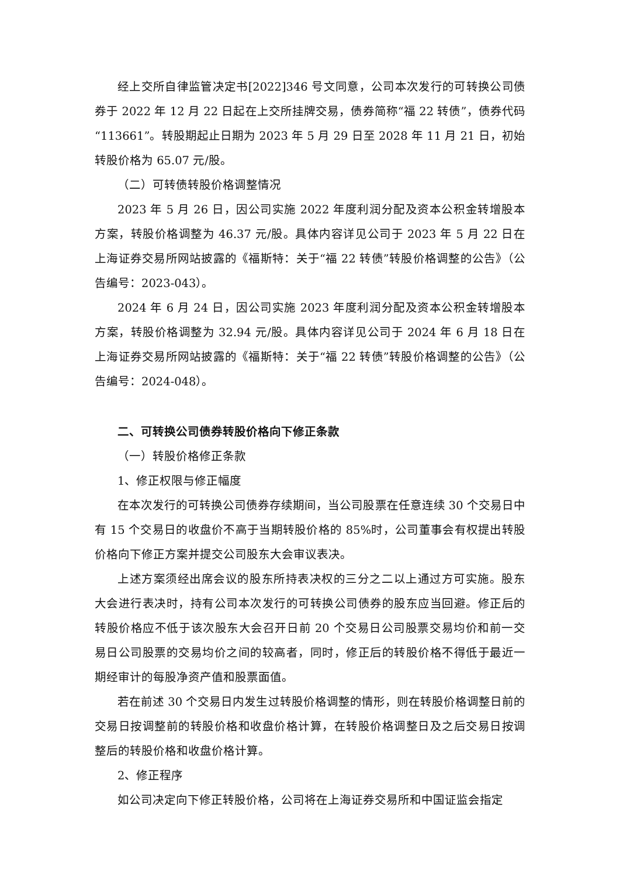经上交所自律监管决定书[2022]346 号文同意，公司本次发行的可转换公司债券于 2022 年 12 月 22 日起在上交所挂牌交易，债券简称“福 22 转债”，债券代码“113661”。转股期起止日期为 2023 年 5 月 29 日至 2028 年 11 月 21 日，初始转股价格为 65.07 元/股。
（二）可转债转股价格调整情况
2023 年 5 月 26 日，因公司实施 2022 年度利润分配及资本公积金转增股本方案，转股价格调整为 46.37 元/股。具体内容详见公司于 2023 年 5 月 22 日在上海证券交易所网站披露的《福斯特：关于“福 22 转债”转股价格调整的公告》（公告编号：2023-043）。
2024 年 6 月 24 日，因公司实施 2023 年度利润分配及资本公积金转增股本方案，转股价格调整为 32.94 元/股。具体内容详见公司于 2024 年 6 月 18 日在上海证券交易所网站披露的《福斯特：关于“福 22 转债”转股价格调整的公告》（公告编号：2024-048）。
二、可转换公司债券转股价格向下修正条款
（一）转股价格修正条款
1、修正权限与修正幅度
在本次发行的可转换公司债券存续期间，当公司股票在任意连续 30 个交易日中有 15 个交易日的收盘价不高于当期转股价格的 85%时，公司董事会有权提出转股价格向下修正方案并提交公司股东大会审议表决。
上述方案须经出席会议的股东所持表决权的三分之二以上通过方可实施。股东大会进行表决时，持有公司本次发行的可转换公司债券的股东应当回避。修正后的转股价格应不低于该次股东大会召开日前 20 个交易日公司股票交易均价和前一交易日公司股票的交易均价之间的较高者，同时，修正后的转股价格不得低于最近一期经审计的每股净资产值和股票面值。
若在前述 30 个交易日内发生过转股价格调整的情形，则在转股价格调整日前的交易日按调整前的转股价格和收盘价格计算，在转股价格调整日及之后交易日按调整后的转股价格和收盘价格计算。
2、修正程序
如公司决定向下修正转股价格，公司将在上海证券交易所和中国证监会指定